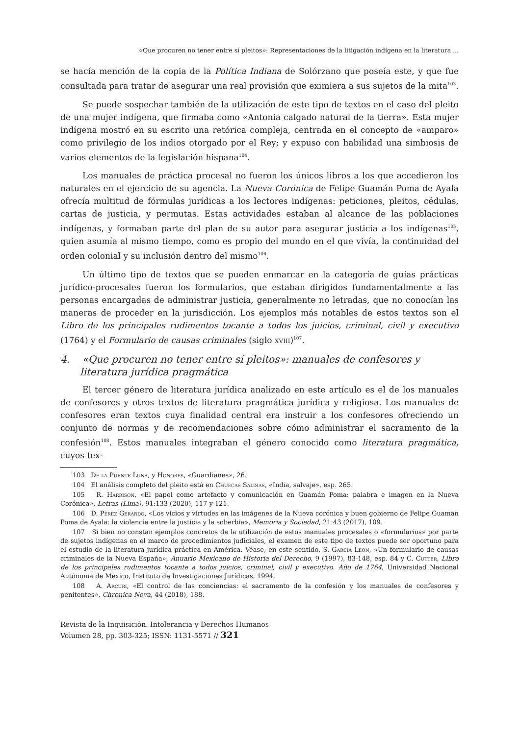«Que procuren no tener entre sí pleitos»: Representaciones de la litigación indígena en la literatura ...
se hacía mención de la copia de la Política Indiana de Solórzano que poseía este, y que fue consultada para tratar de asegurar una real provisión que eximiera a sus sujetos de la mita<sup>103</sup>.
Se puede sospechar también de la utilización de este tipo de textos en el caso del pleito de una mujer indígena, que firmaba como «Antonia calgado natural de la tierra». Esta mujer indígena mostró en su escrito una retórica compleja, centrada en el concepto de «amparo» como privilegio de los indios otorgado por el Rey; y expuso con habilidad una simbiosis de varios elementos de la legislación hispana<sup>104</sup>.
Los manuales de práctica procesal no fueron los únicos libros a los que accedieron los naturales en el ejercicio de su agencia. La Nueva Corónica de Felipe Guamán Poma de Ayala ofrecía multitud de fórmulas jurídicas a los lectores indígenas: peticiones, pleitos, cédulas, cartas de justicia, y permutas. Estas actividades estaban al alcance de las poblaciones indígenas, y formaban parte del plan de su autor para asegurar justicia a los indígenas<sup>105</sup>, quien asumía al mismo tiempo, como es propio del mundo en el que vivía, la continuidad del orden colonial y su inclusión dentro del mismo<sup>106</sup>.
Un último tipo de textos que se pueden enmarcar en la categoría de guías prácticas jurídico-procesales fueron los formularios, que estaban dirigidos fundamentalmente a las personas encargadas de administrar justicia, generalmente no letradas, que no conocían las maneras de proceder en la jurisdicción. Los ejemplos más notables de estos textos son el Libro de los principales rudimentos tocante a todos los juicios, criminal, civil y executivo (1764) y el Formulario de causas criminales (siglo xviii)<sup>107</sup>.
4. «Que procuren no tener entre sí pleitos»: manuales de confesores y literatura jurídica pragmática
El tercer género de literatura jurídica analizado en este artículo es el de los manuales de confesores y otros textos de literatura pragmática jurídica y religiosa. Los manuales de confesores eran textos cuya finalidad central era instruir a los confesores ofreciendo un conjunto de normas y de recomendaciones sobre cómo administrar el sacramento de la confesión<sup>108</sup>. Estos manuales integraban el género conocido como literatura pragmática, cuyos tex-
103 De la Puente Luna, y Honores, «Guardianes», 26.
104 El análisis completo del pleito está en Chuecas Saldias, «India, salvaje», esp. 265.
105 R. Harrison, «El papel como artefacto y comunicación en Guamán Poma: palabra e imagen en la Nueva Corónica», Letras (Lima), 91:133 (2020), 117 y 121.
106 D. Pérez Gerardo, «Los vicios y virtudes en las imágenes de la Nueva corónica y buen gobierno de Felipe Guaman Poma de Ayala: la violencia entre la justicia y la soberbia», Memoria y Sociedad, 21:43 (2017), 109.
107 Si bien no constan ejemplos concretos de la utilización de estos manuales procesales o «formularios» por parte de sujetos indígenas en el marco de procedimientos judiciales, el examen de este tipo de textos puede ser oportuno para el estudio de la literatura jurídica práctica en América. Véase, en este sentido, S. García León, «Un formulario de causas criminales de la Nueva España», Anuario Mexicano de Historia del Derecho, 9 (1997), 83-148, esp. 84 y C. Cutter, Libro de los principales rudimentos tocante a todos juicios, criminal, civil y executivo. Año de 1764, Universidad Nacional Autónoma de México, Instituto de Investigaciones Jurídicas, 1994.
108 A. Arcuri, «El control de las conciencias: el sacramento de la confesión y los manuales de confesores y penitentes», Chronica Nova, 44 (2018), 188.
Revista de la Inquisición. Intolerancia y Derechos Humanos
Volumen 28, pp. 303-325; ISSN: 1131-5571 // 321